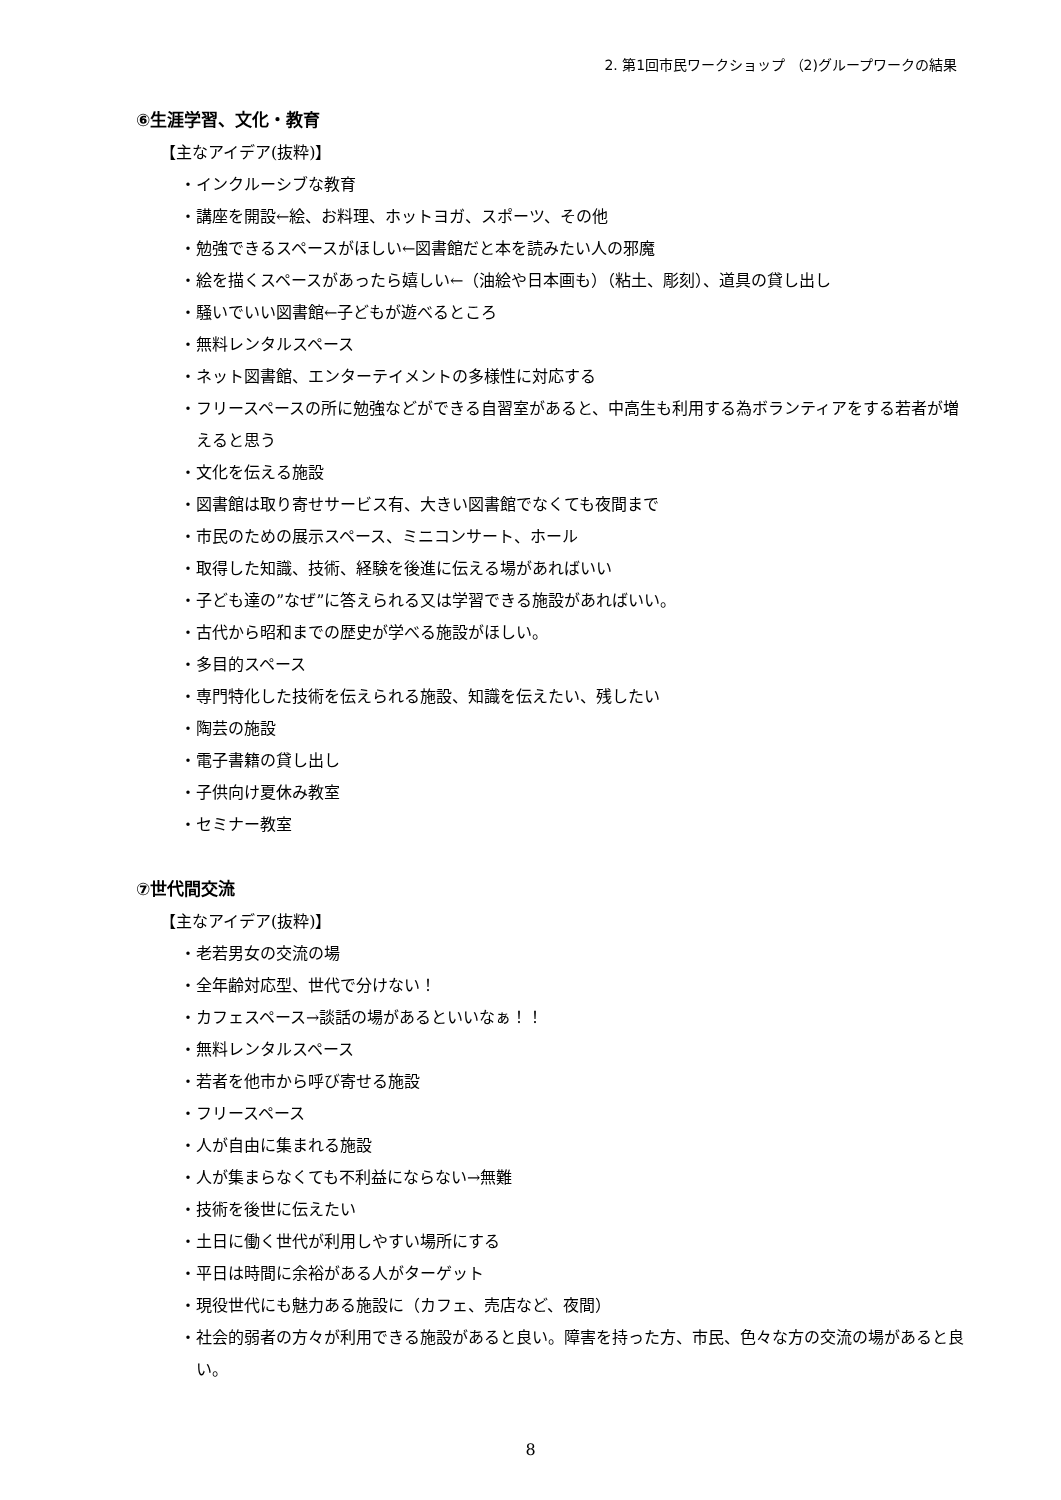2. 第1回市民ワークショップ （2)グループワークの結果
⑥生涯学習、文化・教育
【主なアイデア(抜粋)】
・インクルーシブな教育
・講座を開設←絵、お料理、ホットヨガ、スポーツ、その他
・勉強できるスペースがほしい←図書館だと本を読みたい人の邪魔
・絵を描くスペースがあったら嬉しい←（油絵や日本画も）（粘土、彫刻）、道具の貸し出し
・騒いでいい図書館←子どもが遊べるところ
・無料レンタルスペース
・ネット図書館、エンターテイメントの多様性に対応する
・フリースペースの所に勉強などができる自習室があると、中高生も利用する為ボランティアをする若者が増えると思う
・文化を伝える施設
・図書館は取り寄せサービス有、大きい図書館でなくても夜間まで
・市民のための展示スペース、ミニコンサート、ホール
・取得した知識、技術、経験を後進に伝える場があればいい
・子ども達の”なぜ”に答えられる又は学習できる施設があればいい。
・古代から昭和までの歴史が学べる施設がほしい。
・多目的スペース
・専門特化した技術を伝えられる施設、知識を伝えたい、残したい
・陶芸の施設
・電子書籍の貸し出し
・子供向け夏休み教室
・セミナー教室
⑦世代間交流
【主なアイデア(抜粋)】
・老若男女の交流の場
・全年齢対応型、世代で分けない！
・カフェスペース→談話の場があるといいなぁ！！
・無料レンタルスペース
・若者を他市から呼び寄せる施設
・フリースペース
・人が自由に集まれる施設
・人が集まらなくても不利益にならない→無難
・技術を後世に伝えたい
・土日に働く世代が利用しやすい場所にする
・平日は時間に余裕がある人がターゲット
・現役世代にも魅力ある施設に（カフェ、売店など、夜間）
・社会的弱者の方々が利用できる施設があると良い。障害を持った方、市民、色々な方の交流の場があると良い。
8